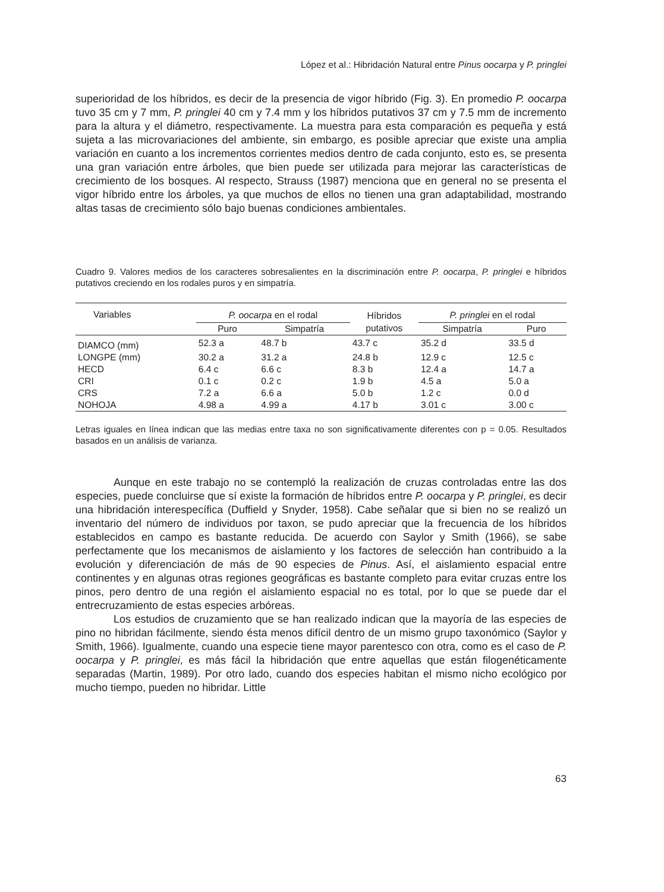López et al.: Hibridación Natural entre Pinus oocarpa y P. pringlei
superioridad de los híbridos, es decir de la presencia de vigor híbrido (Fig. 3). En promedio P. oocarpa tuvo 35 cm y 7 mm, P. pringlei 40 cm y 7.4 mm y los híbridos putativos 37 cm y 7.5 mm de incremento para la altura y el diámetro, respectivamente. La muestra para esta comparación es pequeña y está sujeta a las microvariaciones del ambiente, sin embargo, es posible apreciar que existe una amplia variación en cuanto a los incrementos corrientes medios dentro de cada conjunto, esto es, se presenta una gran variación entre árboles, que bien puede ser utilizada para mejorar las características de crecimiento de los bosques. Al respecto, Strauss (1987) menciona que en general no se presenta el vigor híbrido entre los árboles, ya que muchos de ellos no tienen una gran adaptabilidad, mostrando altas tasas de crecimiento sólo bajo buenas condiciones ambientales.
Cuadro 9. Valores medios de los caracteres sobresalientes en la discriminación entre P. oocarpa, P. pringlei e híbridos putativos creciendo en los rodales puros y en simpatría.
| Variables | P. oocarpa en el rodal | | Híbridos | P. pringlei en el rodal | |
| --- | --- | --- | --- | --- | --- |
| | Puro | Simpatría | putativos | Simpatría | Puro |
| DIAMCO (mm) | 52.3 a | 48.7 b | 43.7 c | 35.2 d | 33.5 d |
| LONGPE (mm) | 30.2 a | 31.2 a | 24.8 b | 12.9 c | 12.5 c |
| HECD | 6.4 c | 6.6 c | 8.3 b | 12.4 a | 14.7 a |
| CRI | 0.1 c | 0.2 c | 1.9 b | 4.5 a | 5.0 a |
| CRS | 7.2 a | 6.6 a | 5.0 b | 1.2 c | 0.0 d |
| NOHOJA | 4.98 a | 4.99 a | 4.17 b | 3.01 c | 3.00 c |
Letras iguales en línea indican que las medias entre taxa no son significativamente diferentes con p = 0.05. Resultados basados en un análisis de varianza.
Aunque en este trabajo no se contempló la realización de cruzas controladas entre las dos especies, puede concluirse que sí existe la formación de híbridos entre P. oocarpa y P. pringlei, es decir una hibridación interespecífica (Duffield y Snyder, 1958). Cabe señalar que si bien no se realizó un inventario del número de individuos por taxon, se pudo apreciar que la frecuencia de los híbridos establecidos en campo es bastante reducida. De acuerdo con Saylor y Smith (1966), se sabe perfectamente que los mecanismos de aislamiento y los factores de selección han contribuido a la evolución y diferenciación de más de 90 especies de Pinus. Así, el aislamiento espacial entre continentes y en algunas otras regiones geográficas es bastante completo para evitar cruzas entre los pinos, pero dentro de una región el aislamiento espacial no es total, por lo que se puede dar el entrecruzamiento de estas especies arbóreas.
Los estudios de cruzamiento que se han realizado indican que la mayoría de las especies de pino no hibridan fácilmente, siendo ésta menos difícil dentro de un mismo grupo taxonómico (Saylor y Smith, 1966). Igualmente, cuando una especie tiene mayor parentesco con otra, como es el caso de P. oocarpa y P. pringlei, es más fácil la hibridación que entre aquellas que están filogenéticamente separadas (Martin, 1989). Por otro lado, cuando dos especies habitan el mismo nicho ecológico por mucho tiempo, pueden no hibridar. Little
63